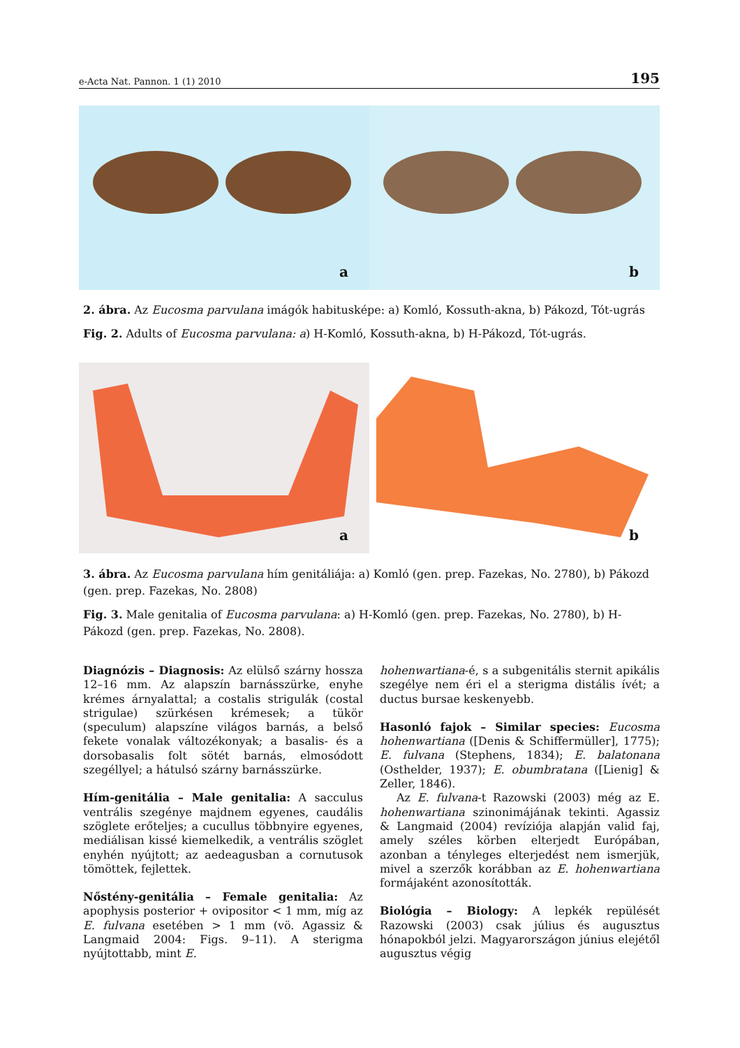e-Acta Nat. Pannon. 1 (1) 2010 195
a
b
2. ábra. Az Eucosma parvulana imágók habitusképe: a) Komló, Kossuth-akna, b) Pákozd, Tót-ugrás
Fig. 2. Adults of Eucosma parvulana: a) H-Komló, Kossuth-akna, b) H-Pákozd, Tót-ugrás.
a
b
3. ábra. Az Eucosma parvulana hím genitáliája: a) Komló (gen. prep. Fazekas, No. 2780), b) Pákozd (gen. prep. Fazekas, No. 2808)
Fig. 3. Male genitalia of Eucosma parvulana: a) H-Komló (gen. prep. Fazekas, No. 2780), b) H-Pákozd (gen. prep. Fazekas, No. 2808).
Diagnózis – Diagnosis: Az elülső szárny hossza 12–16 mm. Az alapszín barnásszürke, enyhe krémes árnyalattal; a costalis strigulák (costal strigulae) szürkésen krémesek; a tükör (speculum) alapszíne világos barnás, a belső fekete vonalak változékonyak; a basalis- és a dorsobasalis folt sötét barnás, elmosódott szegéllyel; a hátulsó szárny barnásszürke.
Hím-genitália – Male genitalia: A sacculus ventrális szegénye majdnem egyenes, caudális szöglete erőteljes; a cucullus többnyire egyenes, mediálisan kissé kiemelkedik, a ventrális szöglet enyhén nyújtott; az aedeagusban a cornutusok tömöttek, fejlettek.
Nőstény-genitália – Female genitalia: Az apophysis posterior + ovipositor < 1 mm, míg az E. fulvana esetében > 1 mm (vö. Agassiz & Langmaid 2004: Figs. 9–11). A sterigma nyújtottabb, mint E.
hohenwartiana-é, s a subgenitális sternit apikális szegélye nem éri el a sterigma distális ívét; a ductus bursae keskenyebb.
Hasonló fajok – Similar species: Eucosma hohenwartiana ([Denis & Schiffermüller], 1775); E. fulvana (Stephens, 1834); E. balatonana (Osthelder, 1937); E. obumbratana ([Lienig] & Zeller, 1846).
Az E. fulvana-t Razowski (2003) még az E. hohenwartiana szinonimájának tekinti. Agassiz & Langmaid (2004) revíziója alapján valid faj, amely széles körben elterjedt Európában, azonban a tényleges elterjedést nem ismerjük, mivel a szerzők korábban az E. hohenwartiana formájaként azonosították.
Biológia – Biology: A lepkék repülését Razowski (2003) csak július és augusztus hónapokból jelzi. Magyarországon június elejétől augusztus végig